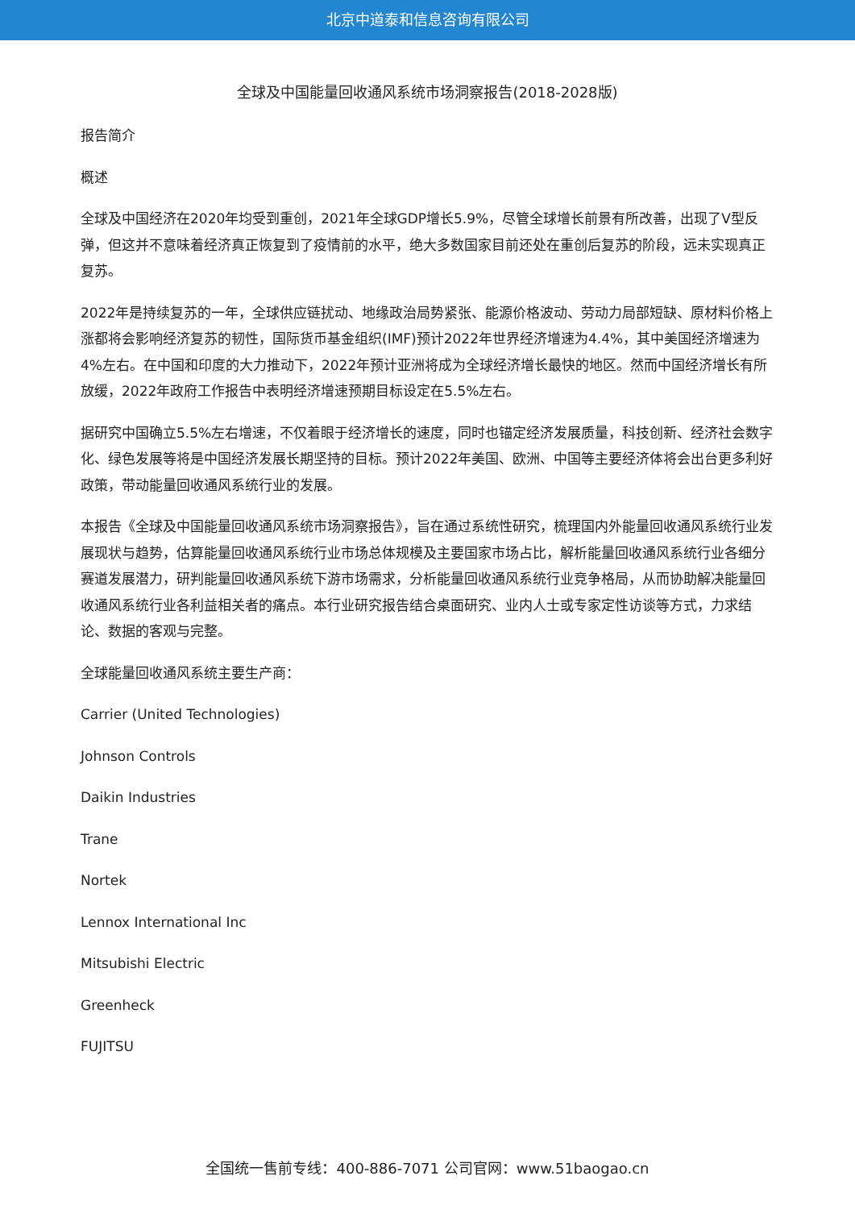北京中道泰和信息咨询有限公司
全球及中国能量回收通风系统市场洞察报告(2018-2028版)
报告简介
概述
全球及中国经济在2020年均受到重创，2021年全球GDP增长5.9%，尽管全球增长前景有所改善，出现了V型反弹，但这并不意味着经济真正恢复到了疫情前的水平，绝大多数国家目前还处在重创后复苏的阶段，远未实现真正复苏。
2022年是持续复苏的一年，全球供应链扰动、地缘政治局势紧张、能源价格波动、劳动力局部短缺、原材料价格上涨都将会影响经济复苏的韧性，国际货币基金组织(IMF)预计2022年世界经济增速为4.4%，其中美国经济增速为4%左右。在中国和印度的大力推动下，2022年预计亚洲将成为全球经济增长最快的地区。然而中国经济增长有所放缓，2022年政府工作报告中表明经济增速预期目标设定在5.5%左右。
据研究中国确立5.5%左右增速，不仅着眼于经济增长的速度，同时也锚定经济发展质量，科技创新、经济社会数字化、绿色发展等将是中国经济发展长期坚持的目标。预计2022年美国、欧洲、中国等主要经济体将会出台更多利好政策，带动能量回收通风系统行业的发展。
本报告《全球及中国能量回收通风系统市场洞察报告》，旨在通过系统性研究，梳理国内外能量回收通风系统行业发展现状与趋势，估算能量回收通风系统行业市场总体规模及主要国家市场占比，解析能量回收通风系统行业各细分赛道发展潜力，研判能量回收通风系统下游市场需求，分析能量回收通风系统行业竞争格局，从而协助解决能量回收通风系统行业各利益相关者的痛点。本行业研究报告结合桌面研究、业内人士或专家定性访谈等方式，力求结论、数据的客观与完整。
全球能量回收通风系统主要生产商：
Carrier (United Technologies)
Johnson Controls
Daikin Industries
Trane
Nortek
Lennox International Inc
Mitsubishi Electric
Greenheck
FUJITSU
全国统一售前专线：400-886-7071 公司官网：www.51baogao.cn